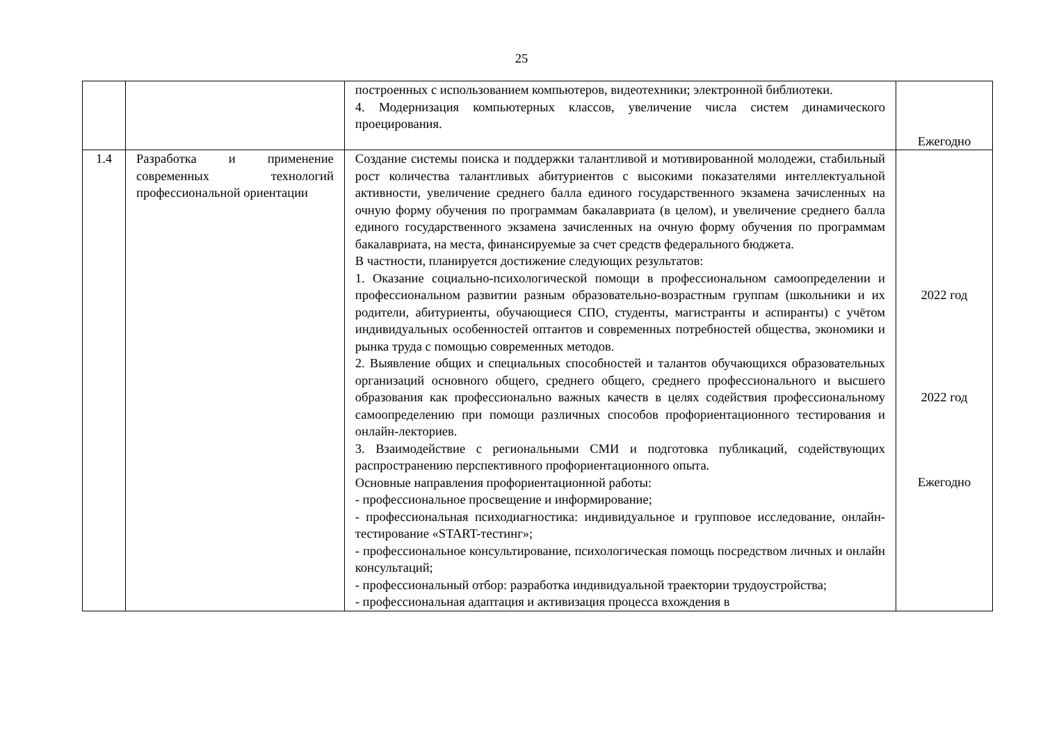25
| | | построенных с использованием компьютеров, видеотехники; электронной библиотеки. 4. Модернизация компьютерных классов, увеличение числа систем динамического проецирования. | Ежегодно |
| 1.4 | Разработка и применение современных технологий профессиональной ориентации | Создание системы поиска и поддержки талантливой и мотивированной молодежи, стабильный рост количества талантливых абитуриентов с высокими показателями интеллектуальной активности, увеличение среднего балла единого государственного экзамена зачисленных на очную форму обучения по программам бакалавриата (в целом), и увеличение среднего балла единого государственного экзамена зачисленных на очную форму обучения по программам бакалавриата, на места, финансируемые за счет средств федерального бюджета. В частности, планируется достижение следующих результатов: 1. Оказание социально-психологической помощи в профессиональном самоопределении и профессиональном развитии разным образовательно-возрастным группам (школьники и их родители, абитуриенты, обучающиеся СПО, студенты, магистранты и аспиранты) с учётом индивидуальных особенностей оптантов и современных потребностей общества, экономики и рынка труда с помощью современных методов. 2. Выявление общих и специальных способностей и талантов обучающихся образовательных организаций основного общего, среднего общего, среднего профессионального и высшего образования как профессионально важных качеств в целях содействия профессиональному самоопределению при помощи различных способов профориентационного тестирования и онлайн-лекториев. 3. Взаимодействие с региональными СМИ и подготовка публикаций, содействующих распространению перспективного профориентационного опыта. Основные направления профориентационной работы: - профессиональное просвещение и информирование; - профессиональная психодиагностика: индивидуальное и групповое исследование, онлайн-тестирование «START-тестинг»; - профессиональное консультирование, психологическая помощь посредством личных и онлайн консультаций; - профессиональный отбор: разработка индивидуальной траектории трудоустройства; - профессиональная адаптация и активизация процесса вхождения в | 2022 год 2022 год Ежегодно |